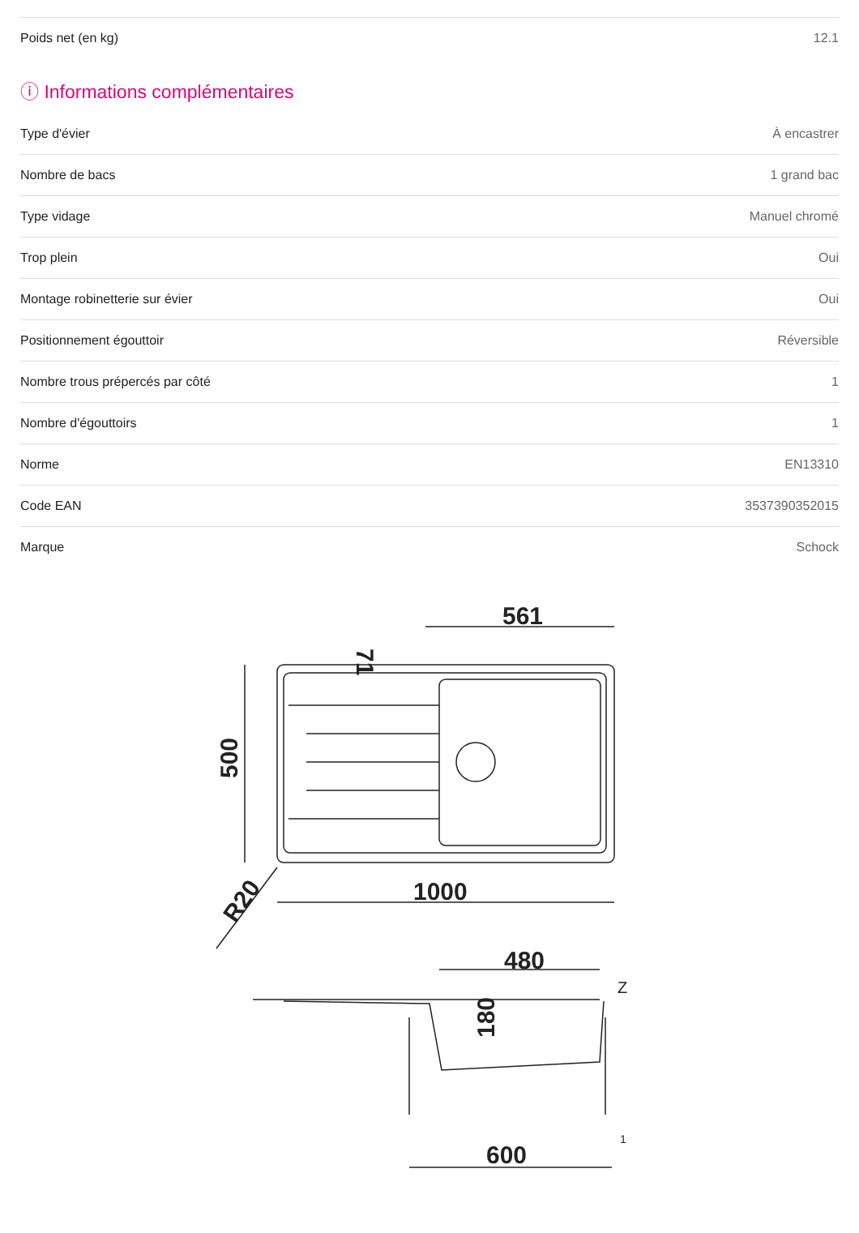| Poids net (en kg) | 12.1 |
ⓘ Informations complémentaires
| Type d'évier | À encastrer |
| Nombre de bacs | 1 grand bac |
| Type vidage | Manuel chromé |
| Trop plein | Oui |
| Montage robinetterie sur évier | Oui |
| Positionnement égouttoir | Réversible |
| Nombre trous prépercés par côté | 1 |
| Nombre d'égouttoirs | 1 |
| Norme | EN13310 |
| Code EAN | 3537390352015 |
| Marque | Schock |
561
1000
480
600
500
71
R20
180
Z
1